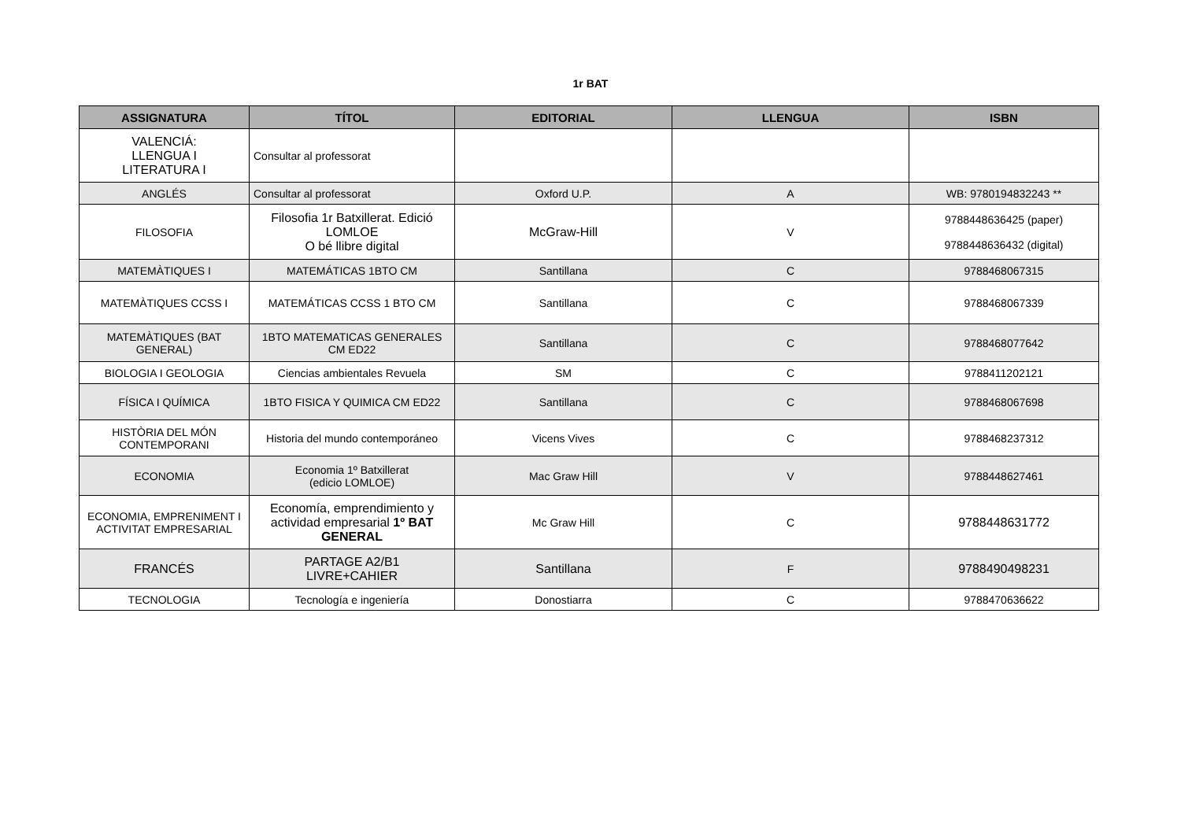1r BAT
| ASSIGNATURA | TÍTOL | EDITORIAL | LLENGUA | ISBN |
| --- | --- | --- | --- | --- |
| VALENCIÁ: LLENGUA I LITERATURA I | Consultar al professorat | | | |
| ANGLÉS | Consultar al professorat | Oxford U.P. | A | WB: 9780194832243 ** |
| FILOSOFIA | Filosofia 1r Batxillerat. Edició LOMLOE O bé llibre digital | McGraw-Hill | V | 9788448636425 (paper) 9788448636432 (digital) |
| MATEMÀTIQUES I | MATEMÁTICAS 1BTO CM | Santillana | C | 9788468067315 |
| MATEMÀTIQUES CCSS I | MATEMÁTICAS CCSS 1 BTO CM | Santillana | C | 9788468067339 |
| MATEMÀTIQUES (BAT GENERAL) | 1BTO MATEMATICAS GENERALES CM ED22 | Santillana | C | 9788468077642 |
| BIOLOGIA I GEOLOGIA | Ciencias ambientales Revuela | SM | C | 9788411202121 |
| FÍSICA I QUÍMICA | 1BTO FISICA Y QUIMICA CM ED22 | Santillana | C | 9788468067698 |
| HISTÒRIA DEL MÓN CONTEMPORANI | Historia del mundo contemporáneo | Vicens Vives | C | 9788468237312 |
| ECONOMIA | Economia 1º Batxillerat (edicio LOMLOE) | Mac Graw Hill | V | 9788448627461 |
| ECONOMIA, EMPRENIMENT I ACTIVITAT EMPRESARIAL | Economía, emprendimiento y actividad empresarial 1º BAT GENERAL | Mc Graw Hill | C | 9788448631772 |
| FRANCÉS | PARTAGE A2/B1 LIVRE+CAHIER | Santillana | F | 9788490498231 |
| TECNOLOGIA | Tecnología e ingeniería | Donostiarra | C | 9788470636622 |